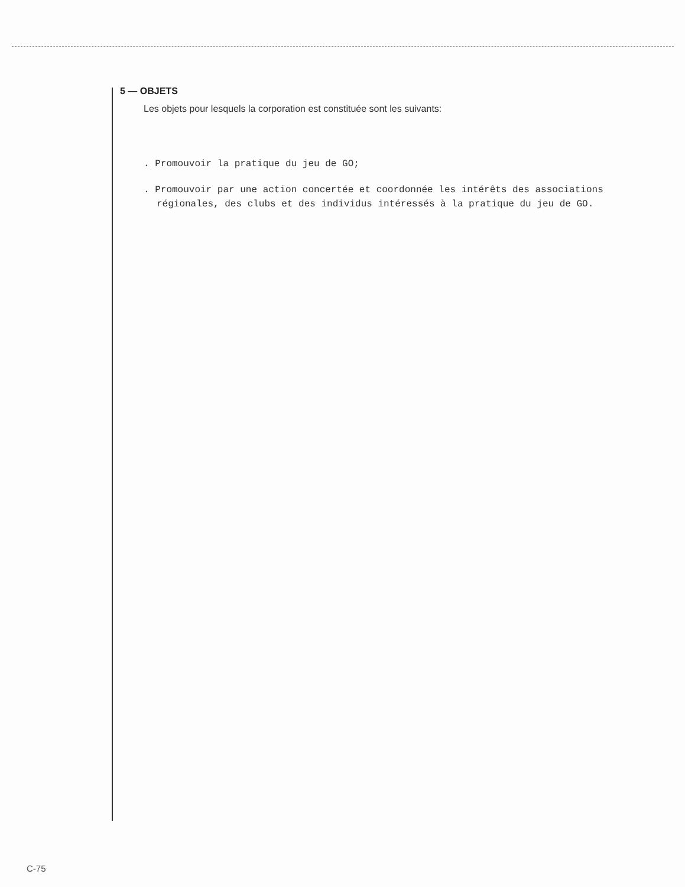5 — OBJETS
Les objets pour lesquels la corporation est constituée sont les suivants:
. Promouvoir la pratique du jeu de GO;
. Promouvoir par une action concertée et coordonnée les intérêts des associations régionales, des clubs et des individus intéressés à la pratique du jeu de GO.
C-75